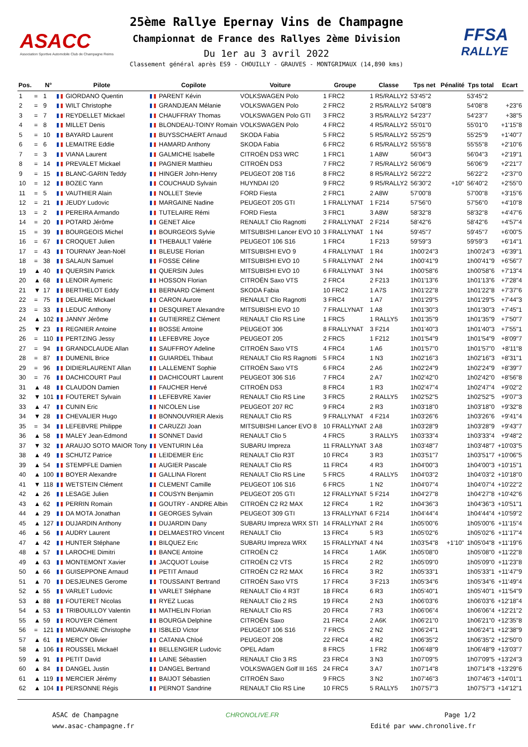ASACC
Association Sportive Automobile Club de Champagne Reims
25ème Rallye Epernay Vins de Champagne
Championnat de France des Rallyes 2ème Division
Du 1er au 3 avril 2022
Classement général après ES9 - CHOUILLY - GRAUVES - MONTGRIMAUX (14,890 kms)
FFSA
RALLYE
| Pos. | | N° | Pilote | Copilote | Voiture | Groupe | Classe | Tps net | Pénalité | Tps total | Ecart |
| --- | --- | --- | --- | --- | --- | --- | --- | --- | --- | --- | --- |
| 1 | = | 1 | GIORDANO Quentin | PARENT Kévin | VOLKSWAGEN Polo | 1 FRC2 | 1 R5/RALLY2 | 53'45"2 | | 53'45"2 | |
| 2 | = | 9 | WILT Christophe | GRANDJEAN Mélanie | VOLKSWAGEN Polo | 2 FRC2 | 2 R5/RALLY2 | 54'08"8 | | 54'08"8 | +23"6 |
| 3 | = | 7 | REYDELLET Mickael | CHAUFFRAY Thomas | VOLKSWAGEN Polo GTI | 3 FRC2 | 3 R5/RALLY2 | 54'23"7 | | 54'23"7 | +38"5 |
| 4 | = | 8 | MILLET Denis | BLONDEAU-TOINY Romain | VOLKSWAGEN Polo | 4 FRC2 | 4 R5/RALLY2 | 55'01"0 | | 55'01"0 | +1'15"8 |
| 5 | = | 10 | BAYARD Laurent | BUYSSCHAERT Arnaud | SKODA Fabia | 5 FRC2 | 5 R5/RALLY2 | 55'25"9 | | 55'25"9 | +1'40"7 |
| 6 | = | 6 | LEMAITRE Eddie | HAMARD Anthony | SKODA Fabia | 6 FRC2 | 6 R5/RALLY2 | 55'55"8 | | 55'55"8 | +2'10"6 |
| 7 | = | 3 | VIANA Laurent | GALMICHE Isabelle | CITROËN DS3 WRC | 1 FRC1 | 1 A8W | 56'04"3 | | 56'04"3 | +2'19"1 |
| 8 | = | 14 | PREVALET Mickael | PAGNIER Matthieu | CITROËN DS3 | 7 FRC2 | 7 R5/RALLY2 | 56'06"9 | | 56'06"9 | +2'21"7 |
| 9 | = | 15 | BLANC-GARIN Teddy | HINGER John-Henry | PEUGEOT 208 T16 | 8 FRC2 | 8 R5/RALLY2 | 56'22"2 | | 56'22"2 | +2'37"0 |
| 10 | = | 12 | BOZEC Yann | COUCHAUD Sylvain | HUYNDAI I20 | 9 FRC2 | 9 R5/RALLY2 | 56'30"2 | +10" | 56'40"2 | +2'55"0 |
| 11 | = | 5 | VAUTHIER Alain | NOLLET Stevie | FORD Fiesta | 2 FRC1 | 2 A8W | 57'00"8 | | 57'00"8 | +3'15"6 |
| 12 | = | 21 | JEUDY Ludovic | MARGAINE Nadine | PEUGEOT 205 GTI | 1 FRALLYNAT | 1 F214 | 57'56"0 | | 57'56"0 | +4'10"8 |
| 13 | = | 2 | PEREIRA Armando | TUTELAIRE Rémi | FORD Fiesta | 3 FRC1 | 3 A8W | 58'32"8 | | 58'32"8 | +4'47"6 |
| 14 | = | 20 | POTARD Jérôme | GENET Alice | RENAULT Clio Ragnotti | 2 FRALLYNAT | 2 F214 | 58'42"6 | | 58'42"6 | +4'57"4 |
| 15 | = | 39 | BOURGEOIS Michel | BOURGEOIS Sylvie | MITSUBISHI Lancer EVO 10 | 3 FRALLYNAT | 1 N4 | 59'45"7 | | 59'45"7 | +6'00"5 |
| 16 | = | 67 | CROQUET Julien | THEBAULT Valérie | PEUGEOT 106 S16 | 1 FRC4 | 1 F213 | 59'59"3 | | 59'59"3 | +6'14"1 |
| 17 | = | 43 | TOURNAY Jean-Noël | BLEUSE Florian | MITSUBISHI EVO 9 | 4 FRALLYNAT | 1 R4 | 1h00'24"3 | | 1h00'24"3 | +6'39"1 |
| 18 | = | 38 | SALAUN Samuel | FOSSE Céline | MITSUBISHI EVO 10 | 5 FRALLYNAT | 2 N4 | 1h00'41"9 | | 1h00'41"9 | +6'56"7 |
| 19 | ▲ | 40 | QUERSIN Patrick | QUERSIN Jules | MITSUBISHI EVO 10 | 6 FRALLYNAT | 3 N4 | 1h00'58"6 | | 1h00'58"6 | +7'13"4 |
| 20 | ▲ | 68 | LENOIR Aymeric | HOSSON Florian | CITROËN Saxo VTS | 2 FRC4 | 2 F213 | 1h01'13"6 | | 1h01'13"6 | +7'28"4 |
| 21 | ▼ | 17 | BERTHELOT Eddy | BERNARD Clément | SKODA Fabia | 10 FRC2 | 1 A7S | 1h01'22"8 | | 1h01'22"8 | +7'37"6 |
| 22 | = | 75 | DELAIRE Mickael | CARON Aurore | RENAULT Clio Ragnotti | 3 FRC4 | 1 A7 | 1h01'29"5 | | 1h01'29"5 | +7'44"3 |
| 23 | = | 33 | LEDUC Anthony | DESQUIRET Alexandre | MITSUBISHI EVO 10 | 7 FRALLYNAT | 1 A8 | 1h01'30"3 | | 1h01'30"3 | +7'45"1 |
| 24 | ▲ | 102 | JANNY Jérôme | GUTIERREZ Clément | RENAULT Clio RS Line | 1 FRC5 | 1 RALLY5 | 1h01'35"9 | | 1h01'35"9 | +7'50"7 |
| 25 | ▼ | 23 | REGNIER Antoine | BOSSE Antoine | PEUGEOT 306 | 8 FRALLYNAT | 3 F214 | 1h01'40"3 | | 1h01'40"3 | +7'55"1 |
| 26 | = | 110 | PERTZING Jessy | LEFEBVRE Joyce | PEUGEOT 205 | 2 FRC5 | 1 F212 | 1h01'54"9 | | 1h01'54"9 | +8'09"7 |
| 27 | = | 94 | GRANDCLAUDE Allan | SAUFFROY Adeline | CITROËN Saxo VTS | 4 FRC4 | 1 A6 | 1h01'57"0 | | 1h01'57"0 | +8'11"8 |
| 28 | = | 87 | DUMENIL Brice | GUIARDEL Thibaut | RENAULT Clio RS Ragnotti | 5 FRC4 | 1 N3 | 1h02'16"3 | | 1h02'16"3 | +8'31"1 |
| 29 | = | 96 | DIDIERLAURENT Allan | LALLEMENT Sophie | CITROËN Saxo VTS | 6 FRC4 | 2 A6 | 1h02'24"9 | | 1h02'24"9 | +8'39"7 |
| 30 | = | 76 | DACHICOURT Paul | DACHICOURT Laurent | PEUGEOT 306 S16 | 7 FRC4 | 2 A7 | 1h02'42"0 | | 1h02'42"0 | +8'56"8 |
| 31 | ▲ | 48 | CLAUDON Damien | FAUCHER Hervé | CITROËN DS3 | 8 FRC4 | 1 R3 | 1h02'47"4 | | 1h02'47"4 | +9'02"2 |
| 32 | ▼ | 101 | FOUTERET Sylvain | LEFEBVRE Xavier | RENAULT Clio RS Line | 3 FRC5 | 2 RALLY5 | 1h02'52"5 | | 1h02'52"5 | +9'07"3 |
| 33 | ▲ | 47 | CUNIN Eric | NICOLEN Lise | PEUGEOT 207 RC | 9 FRC4 | 2 R3 | 1h03'18"0 | | 1h03'18"0 | +9'32"8 |
| 34 | ▼ | 28 | CHEVALIER Hugo | BONNOUVRIER Alexis | RENAULT Clio RS | 9 FRALLYNAT | 4 F214 | 1h03'26"6 | | 1h03'26"6 | +9'41"4 |
| 35 | = | 34 | LEFEBVRE Philippe | CARUZZI Joan | MITSUBISHI Lancer EVO 8 | 10 FRALLYNAT | 2 A8 | 1h03'28"9 | | 1h03'28"9 | +9'43"7 |
| 36 | ▲ | 58 | MALEY Jean-Edmond | SONNET David | RENAULT Clio 5 | 4 FRC5 | 3 RALLY5 | 1h03'33"4 | | 1h03'33"4 | +9'48"2 |
| 37 | ▼ | 32 | ARAUJO SOTO MAIOR Tony | VENTURIN Léa | SUBARU Impreza | 11 FRALLYNAT | 3 A8 | 1h03'48"7 | | 1h03'48"7 | +10'03"5 |
| 38 | ▲ | 49 | SCHUTZ Patrice | LEIDEMER Eric | RENAULT Clio R3T | 10 FRC4 | 3 R3 | 1h03'51"7 | | 1h03'51"7 | +10'06"5 |
| 39 | ▲ | 54 | STEMPFLE Damien | AUGIER Pascale | RENAULT Clio RS | 11 FRC4 | 4 R3 | 1h04'00"3 | | 1h04'00"3 | +10'15"1 |
| 40 | ▲ | 100 | BOYER Alexandre | GALLINA Florent | RENAULT Clio RS Line | 5 FRC5 | 4 RALLY5 | 1h04'03"2 | | 1h04'03"2 | +10'18"0 |
| 41 | ▼ | 118 | WETSTEIN Clément | CLEMENT Camille | PEUGEOT 106 S16 | 6 FRC5 | 1 N2 | 1h04'07"4 | | 1h04'07"4 | +10'22"2 |
| 42 | ▲ | 26 | LESAGE Julien | COUSYN Benjamin | PEUGEOT 205 GTI | 12 FRALLYNAT | 5 F214 | 1h04'27"8 | | 1h04'27"8 | +10'42"6 |
| 43 | ▲ | 62 | PERRIN Romain | GOUTRY - ANDRE Albin | CITROËN C2 R2 MAX | 12 FRC4 | 1 R2 | 1h04'36"3 | | 1h04'36"3 | +10'51"1 |
| 44 | ▲ | 29 | DA MOTA Jonathan | GEORGES Sylvain | PEUGEOT 309 GTI | 13 FRALLYNAT | 6 F214 | 1h04'44"4 | | 1h04'44"4 | +10'59"2 |
| 45 | ▲ | 127 | DUJARDIN Anthony | DUJARDIN Dany | SUBARU Impreza WRX STI | 14 FRALLYNAT | 2 R4 | 1h05'00"6 | | 1h05'00"6 | +11'15"4 |
| 46 | ▲ | 56 | AUDRY Laurent | DELMAESTRO Vincent | RENAULT Clio | 13 FRC4 | 5 R3 | 1h05'02"6 | | 1h05'02"6 | +11'17"4 |
| 47 | ▲ | 42 | HUNTER Stéphane | BILQUEZ Eric | SUBARU Impreza WRX | 15 FRALLYNAT | 4 N4 | 1h03'54"8 | +1'10" | 1h05'04"8 | +11'19"6 |
| 48 | ▲ | 57 | LAROCHE Dimitri | BANCE Antoine | CITROËN C2 | 14 FRC4 | 1 A6K | 1h05'08"0 | | 1h05'08"0 | +11'22"8 |
| 49 | ▲ | 63 | MONTEMONT Xavier | JACQUOT Louise | CITROËN C2 VTS | 15 FRC4 | 2 R2 | 1h05'09"0 | | 1h05'09"0 | +11'23"8 |
| 50 | ▲ | 66 | GUISEPPONE Arnaud | PETIT Arnaud | CITROËN C2 R2 MAX | 16 FRC4 | 3 R2 | 1h05'33"1 | | 1h05'33"1 | +11'47"9 |
| 51 | ▲ | 70 | DESJEUNES Gerome | TOUSSAINT Bertrand | CITROËN Saxo VTS | 17 FRC4 | 3 F213 | 1h05'34"6 | | 1h05'34"6 | +11'49"4 |
| 52 | ▲ | 55 | VARLET Ludovic | VARLET Stéphane | RENAULT Clio 4 R3T | 18 FRC4 | 6 R3 | 1h05'40"1 | | 1h05'40"1 | +11'54"9 |
| 53 | ▲ | 88 | FOUTERET Nicolas | RYEZ Lucas | RENAULT Clio 2 RS | 19 FRC4 | 2 N3 | 1h06'03"6 | | 1h06'03"6 | +12'18"4 |
| 54 | ▲ | 53 | TRIBOUILLOY Valentin | MATHELIN Florian | RENAULT Clio RS | 20 FRC4 | 7 R3 | 1h06'06"4 | | 1h06'06"4 | +12'21"2 |
| 55 | ▲ | 59 | ROUYER Clément | BOURGA Delphine | CITROËN Saxo | 21 FRC4 | 2 A6K | 1h06'21"0 | | 1h06'21"0 | +12'35"8 |
| 56 | = | 121 | MIDAVAINE Christophe | ISBLED Victor | PEUGEOT 106 S16 | 7 FRC5 | 2 N2 | 1h06'24"1 | | 1h06'24"1 | +12'38"9 |
| 57 | ▲ | 61 | MERCY Olivier | CATANIA Chloé | PEUGEOT 208 | 22 FRC4 | 4 R2 | 1h06'35"2 | | 1h06'35"2 | +12'50"0 |
| 58 | ▲ | 106 | ROUSSEL Mickaël | BELLENGIER Ludovic | OPEL Adam | 8 FRC5 | 1 FR2 | 1h06'48"9 | | 1h06'48"9 | +13'03"7 |
| 59 | ▲ | 91 | PETIT David | LAINE Sébastien | RENAULT Clio 3 RS | 23 FRC4 | 3 N3 | 1h07'09"5 | | 1h07'09"5 | +13'24"3 |
| 60 | ▲ | 84 | DANGEL Justin | DANGEL Bertrand | VOLKSWAGEN Golf III 16S | 24 FRC4 | 3 A7 | 1h07'14"8 | | 1h07'14"8 | +13'29"6 |
| 61 | ▲ | 119 | MERCIER Jérémy | BAIJOT Sébastien | CITROËN Saxo | 9 FRC5 | 3 N2 | 1h07'46"3 | | 1h07'46"3 | +14'01"1 |
| 62 | ▲ | 104 | PERSONNE Régis | PERNOT Sandrine | RENAULT Clio RS Line | 10 FRC5 | 5 RALLY5 | 1h07'57"3 | | 1h07'57"3 | +14'12"1 |
ASAC de Champagne
www.asac-champagne.fr
CHRONOLIVE.FR Page 1/2
Edité par www.chronolive.fr